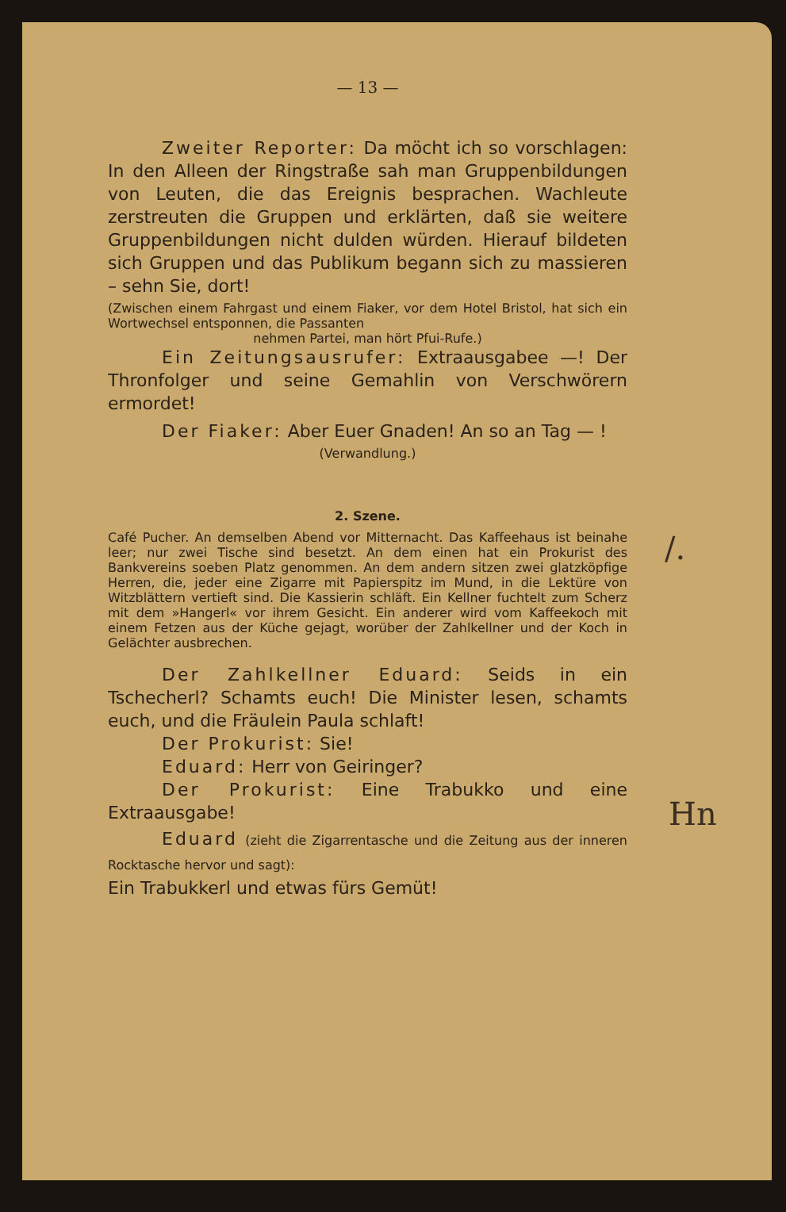— 13 —
Zweiter Reporter: Da möcht ich so vorschlagen: In den Alleen der Ringstraße sah man Gruppenbildungen von Leuten, die das Ereignis besprachen. Wachleute zerstreuten die Gruppen und erklärten, daß sie weitere Gruppenbildungen nicht dulden würden. Hierauf bildeten sich Gruppen und das Publikum begann sich zu massieren – sehn Sie, dort!
(Zwischen einem Fahrgast und einem Fiaker, vor dem Hotel Bristol, hat sich ein Wortwechsel entsponnen, die Passanten
nehmen Partei, man hört Pfui-Rufe.)
Ein Zeitungsausrufer: Extraausgabee —! Der Thronfolger und seine Gemahlin von Verschwörern ermordet!
Der Fiaker: Aber Euer Gnaden! An so an Tag — !
(Verwandlung.)
2. Szene.
Café Pucher. An demselben Abend vor Mitternacht. Das Kaffeehaus ist beinahe leer; nur zwei Tische sind besetzt. An dem einen hat ein Prokurist des Bankvereins soeben Platz genommen. An dem andern sitzen zwei glatzköpfige Herren, die, jeder eine Zigarre mit Papierspitz im Mund, in die Lektüre von Witzblättern vertieft sind. Die Kassierin schläft. Ein Kellner fuchtelt zum Scherz mit dem »Hangerl« vor ihrem Gesicht. Ein anderer wird vom Kaffeekoch mit einem Fetzen aus der Küche gejagt, worüber der Zahlkellner und der Koch in Gelächter ausbrechen.
Der Zahlkellner Eduard: Seids in ein Tschecherl? Schamts euch! Die Minister lesen, schamts euch, und die Fräulein Paula schlaft!
Der Prokurist: Sie!
Eduard: Herr von Geiringer?
Der Prokurist: Eine Trabukko und eine Extraausgabe!
Eduard (zieht die Zigarrentasche und die Zeitung aus der inneren Rocktasche hervor und sagt):
Ein Trabukkerl und etwas fürs Gemüt!
/.
Hn